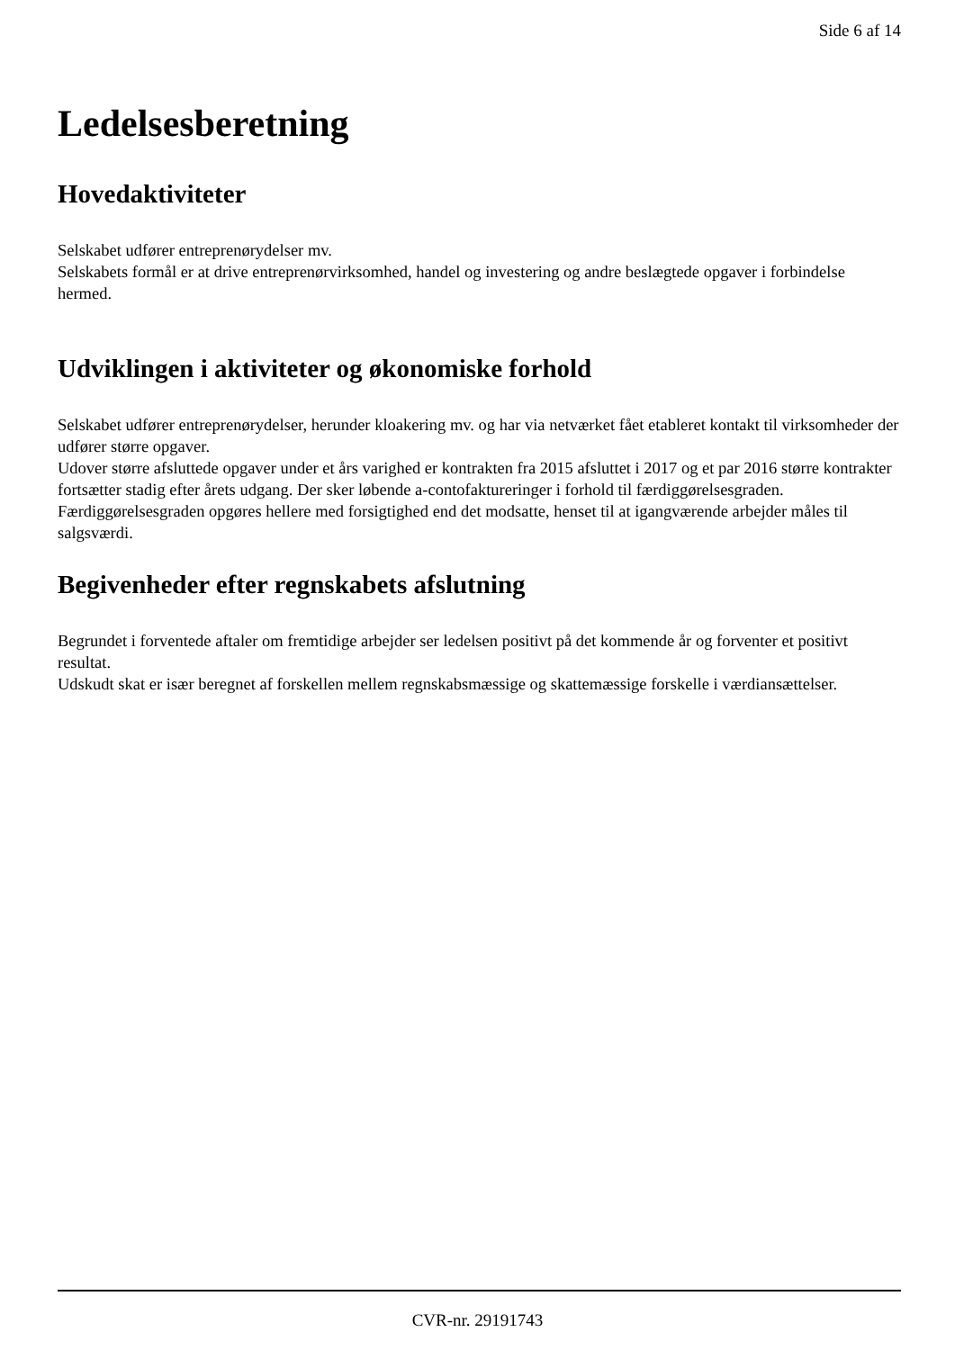Side 6 af 14
Ledelsesberetning
Hovedaktiviteter
Selskabet udfører entreprenørydelser mv.
Selskabets formål er at drive entreprenørvirksomhed, handel og investering og andre beslægtede opgaver i forbindelse hermed.
Udviklingen i aktiviteter og økonomiske forhold
Selskabet udfører entreprenørydelser, herunder kloakering mv. og har via netværket fået etableret kontakt til virksomheder der udfører større opgaver.
Udover større afsluttede opgaver under et års varighed er kontrakten fra 2015 afsluttet i 2017 og et par 2016 større kontrakter fortsætter stadig efter årets udgang. Der sker løbende a-contofaktureringer i forhold til færdiggørelsesgraden. Færdiggørelsesgraden opgøres hellere med forsigtighed end det modsatte, henset til at igangværende arbejder måles til salgsværdi.
Begivenheder efter regnskabets afslutning
Begrundet i forventede aftaler om fremtidige arbejder ser ledelsen positivt på det kommende år og forventer et positivt resultat.
Udskudt skat er især beregnet af forskellen mellem regnskabsmæssige og skattemæssige forskelle i værdiansættelser.
CVR-nr. 29191743